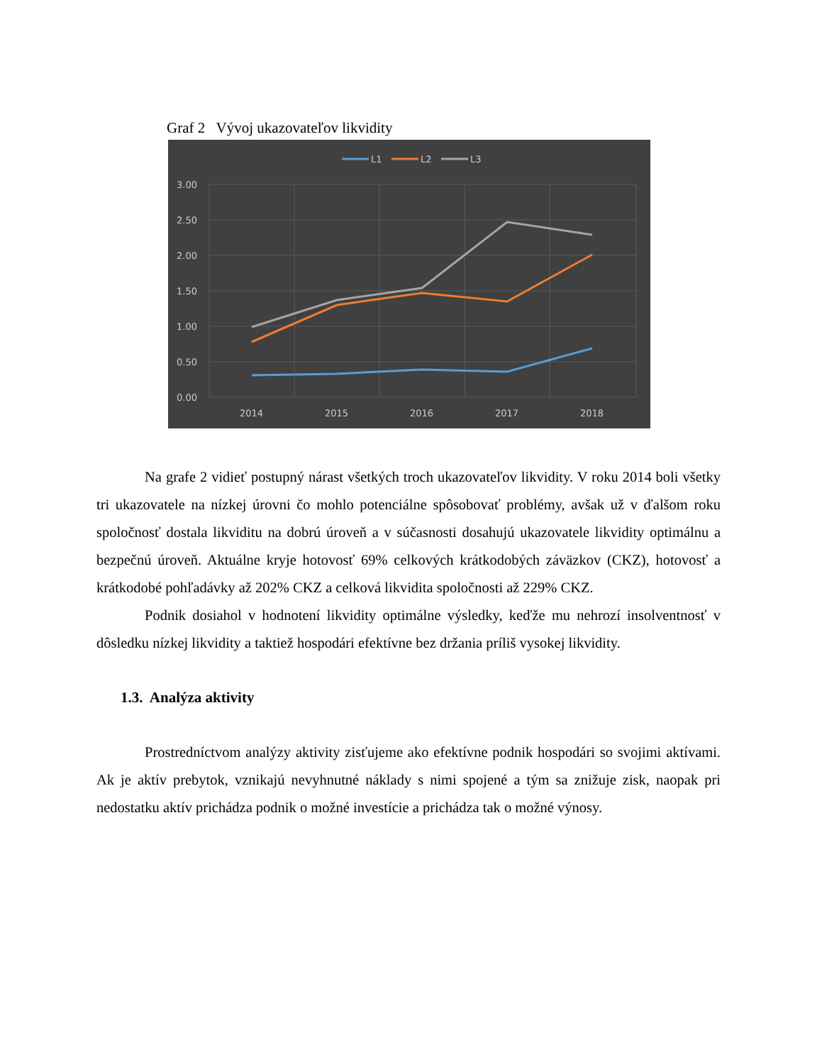Graf 2 Vývoj ukazovateľov likvidity
3.00
2.50
2.00
1.50
1.00
0.50
0.00
2014
2015
2016
2017
2018
L1
L2
L3
Na grafe 2 vidieť postupný nárast všetkých troch ukazovateľov likvidity. V roku 2014 boli všetky tri ukazovatele na nízkej úrovni čo mohlo potenciálne spôsobovať problémy, avšak už v ďalšom roku spoločnosť dostala likviditu na dobrú úroveň a v súčasnosti dosahujú ukazovatele likvidity optimálnu a bezpečnú úroveň. Aktuálne kryje hotovosť 69% celkových krátkodobých záväzkov (CKZ), hotovosť a krátkodobé pohľadávky až 202% CKZ a celková likvidita spoločnosti až 229% CKZ.
Podnik dosiahol v hodnotení likvidity optimálne výsledky, keďže mu nehrozí insolventnosť v dôsledku nízkej likvidity a taktiež hospodári efektívne bez držania príliš vysokej likvidity.
1.3. Analýza aktivity
Prostredníctvom analýzy aktivity zisťujeme ako efektívne podnik hospodári so svojimi aktívami. Ak je aktív prebytok, vznikajú nevyhnutné náklady s nimi spojené a tým sa znižuje zisk, naopak pri nedostatku aktív prichádza podnik o možné investície a prichádza tak o možné výnosy.